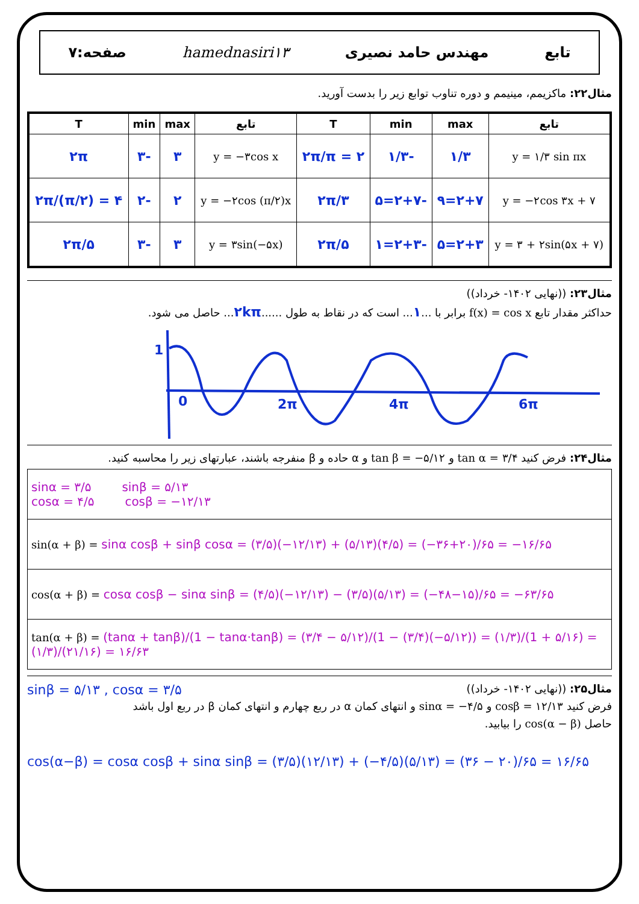تابع مهندس حامد نصیری hamednasiri۱۳ صفحه:۷
مثال۲۲: ماکزیمم، مینیمم و دوره تناوب توابع زیر را بدست آورید.
| تابع | max | min | T | تابع | max | min | T |
| --- | --- | --- | --- | --- | --- | --- | --- |
| y = ۱/۳ sin πx | ۱/۳ | -۱/۳ | ۲π/π = ۲ | y = −۳cos x | ۳ | -۳ | ۲π |
| y = −۲cos ۳x + ۷ | ۲+۷=۹ | -۲+۷=۵ | ۲π/۳ | y = −۲cos (π/۲)x | ۲ | -۲ | ۲π/(π/۲) = ۴ |
| y = ۳ + ۲sin(۵x + ۷) | ۲+۳=۵ | -۲+۳=۱ | ۲π/۵ | y = ۳sin(−۵x) | ۳ | -۳ | ۲π/۵ |
مثال۲۳: ((نهایی ۱۴۰۲- خرداد))
حداکثر مقدار تابع f(x) = cos x برابر با ...۱... است که در نقاط به طول ......۲kπ... حاصل می شود.
1
0
2π
4π
6π
مثال۲۴: فرض کنید tan α = ۳/۴ و tan β = −۵/۱۲ و α حاده و β منفرجه باشند، عبارتهای زیر را محاسبه کنید.
| sinα = ۳/۵ sinβ = ۵/۱۳ cosα = ۴/۵ cosβ = −۱۲/۱۳ |
| sin(α + β) = sinα cosβ + sinβ cosα = (۳/۵)(−۱۲/۱۳) + (۵/۱۳)(۴/۵) = (−۳۶+۲۰)/۶۵ = −۱۶/۶۵ |
| cos(α + β) = cosα cosβ − sinα sinβ = (۴/۵)(−۱۲/۱۳) − (۳/۵)(۵/۱۳) = (−۴۸−۱۵)/۶۵ = −۶۳/۶۵ |
| tan(α + β) = (tanα + tanβ)/(1 − tanα·tanβ) = (۳/۴ − ۵/۱۲)/(1 − (۳/۴)(−۵/۱۲)) = (۱/۳)/(1 + ۵/۱۶) = (۱/۳)/(۲۱/۱۶) = ۱۶/۶۳ |
مثال۲۵: ((نهایی ۱۴۰۲- خرداد)) sinβ = ۵/۱۳ , cosα = ۳/۵
فرض کنید cosβ = ۱۲/۱۳ و sinα = −۴/۵ و انتهای کمان α در ربع چهارم و انتهای کمان β در ربع اول باشد
حاصل cos(α − β) را بیابید.
cos(α−β) = cosα cosβ + sinα sinβ = (۳/۵)(۱۲/۱۳) + (−۴/۵)(۵/۱۳) = (۳۶ − ۲۰)/۶۵ = ۱۶/۶۵